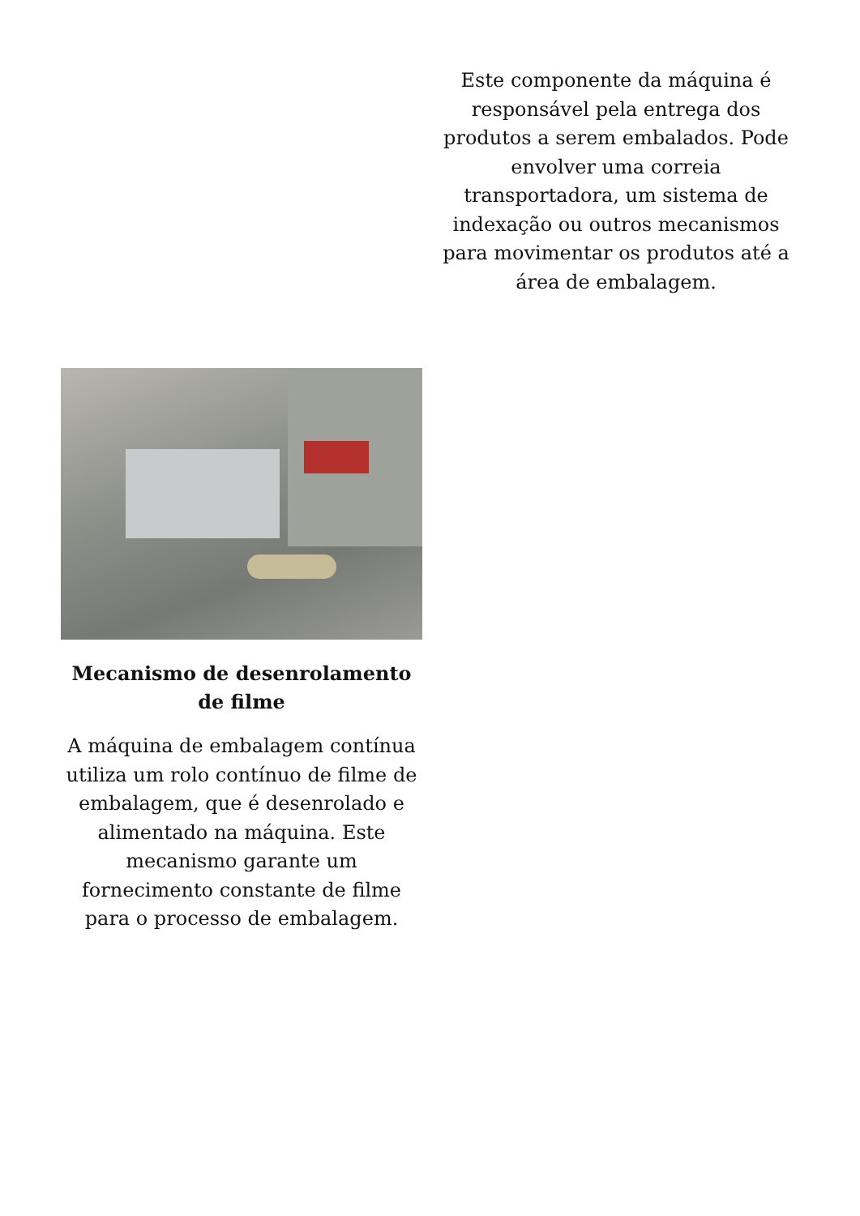Este componente da máquina é responsável pela entrega dos produtos a serem embalados. Pode envolver uma correia transportadora, um sistema de indexação ou outros mecanismos para movimentar os produtos até a área de embalagem.
Mecanismo de desenrolamento de filme
A máquina de embalagem contínua utiliza um rolo contínuo de filme de embalagem, que é desenrolado e alimentado na máquina. Este mecanismo garante um fornecimento constante de filme para o processo de embalagem.